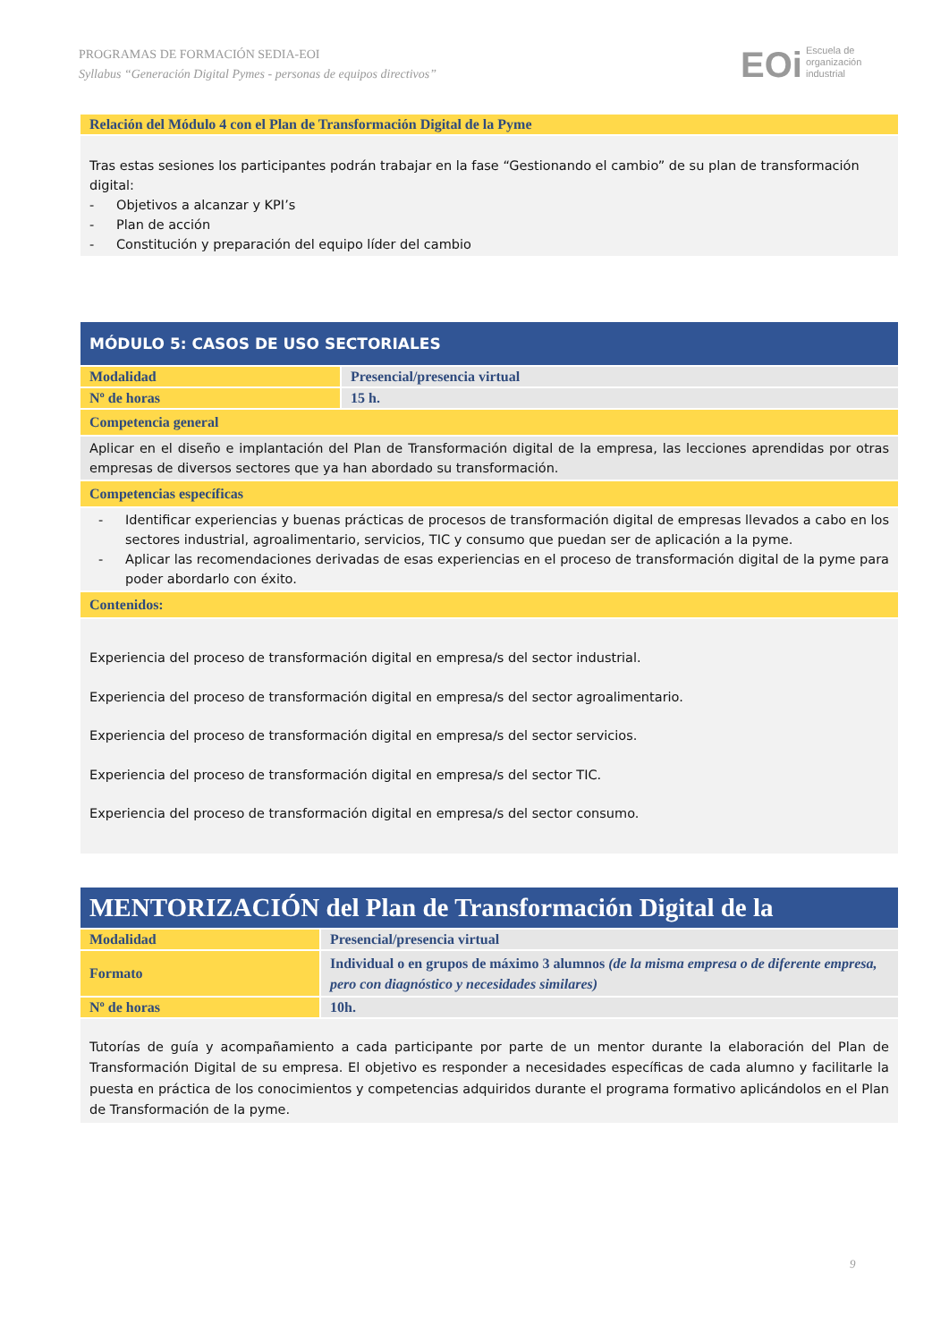PROGRAMAS DE FORMACIÓN SEDIA-EOI
Syllabus “Generación Digital Pymes - personas de equipos directivos”
EOi Escuela de
organización
industrial
| Relación del Módulo 4 con el Plan de Transformación Digital de la Pyme |
| Tras estas sesiones los participantes podrán trabajar en la fase “Gestionando el cambio” de su plan de transformación digital: - Objetivos a alcanzar y KPI’s - Plan de acción - Constitución y preparación del equipo líder del cambio |
| MÓDULO 5: CASOS DE USO SECTORIALES | |
| Modalidad | Presencial/presencia virtual |
| Nº de horas | 15 h. |
| Competencia general | |
| Aplicar en el diseño e implantación del Plan de Transformación digital de la empresa, las lecciones aprendidas por otras empresas de diversos sectores que ya han abordado su transformación. | |
| Competencias específicas | |
| - Identificar experiencias y buenas prácticas de procesos de transformación digital de empresas llevados a cabo en los sectores industrial, agroalimentario, servicios, TIC y consumo que puedan ser de aplicación a la pyme. - Aplicar las recomendaciones derivadas de esas experiencias en el proceso de transformación digital de la pyme para poder abordarlo con éxito. | |
| Contenidos: | |
| Experiencia del proceso de transformación digital en empresa/s del sector industrial. Experiencia del proceso de transformación digital en empresa/s del sector agroalimentario. Experiencia del proceso de transformación digital en empresa/s del sector servicios. Experiencia del proceso de transformación digital en empresa/s del sector TIC. Experiencia del proceso de transformación digital en empresa/s del sector consumo. | |
| MENTORIZACIÓN del Plan de Transformación Digital de la | |
| Modalidad | Presencial/presencia virtual |
| Formato | Individual o en grupos de máximo 3 alumnos (de la misma empresa o de diferente empresa, pero con diagnóstico y necesidades similares) |
| Nº de horas | 10h. |
| Tutorías de guía y acompañamiento a cada participante por parte de un mentor durante la elaboración del Plan de Transformación Digital de su empresa. El objetivo es responder a necesidades específicas de cada alumno y facilitarle la puesta en práctica de los conocimientos y competencias adquiridos durante el programa formativo aplicándolos en el Plan de Transformación de la pyme. | |
9